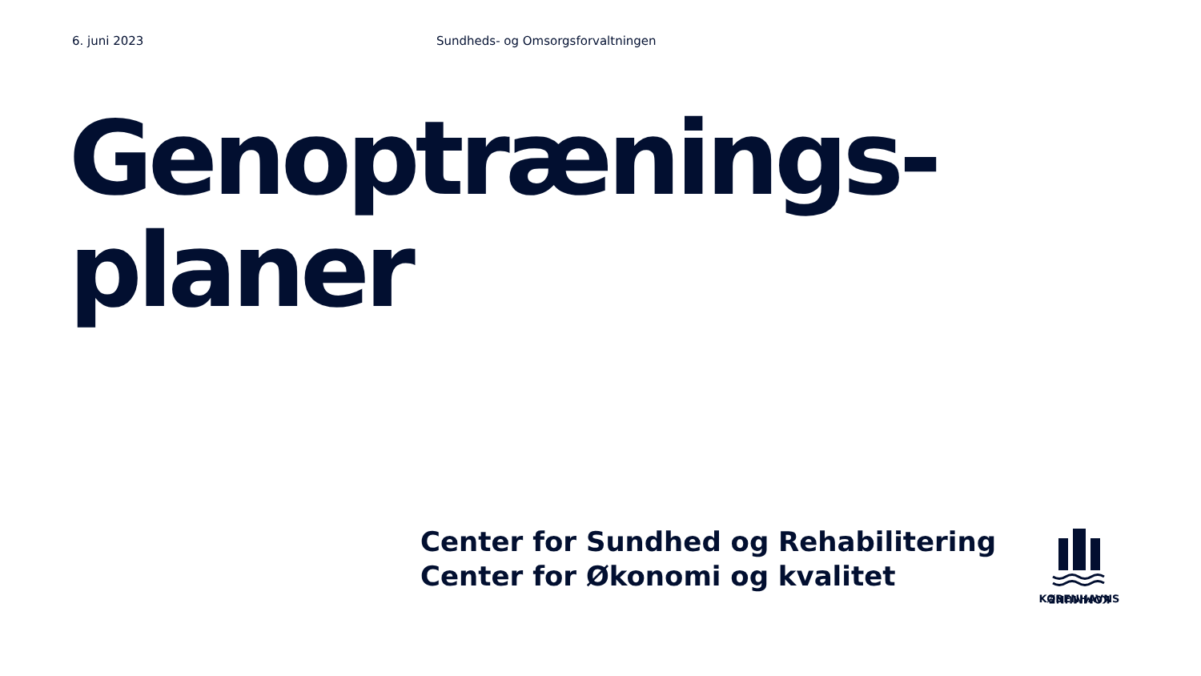6. juni 2023 Sundheds- og Omsorgsforvaltningen
Genoptrænings-
planer
Center for Sundhed og Rehabilitering
Center for Økonomi og kvalitet
KOMMUNE
KØBENHAVNS